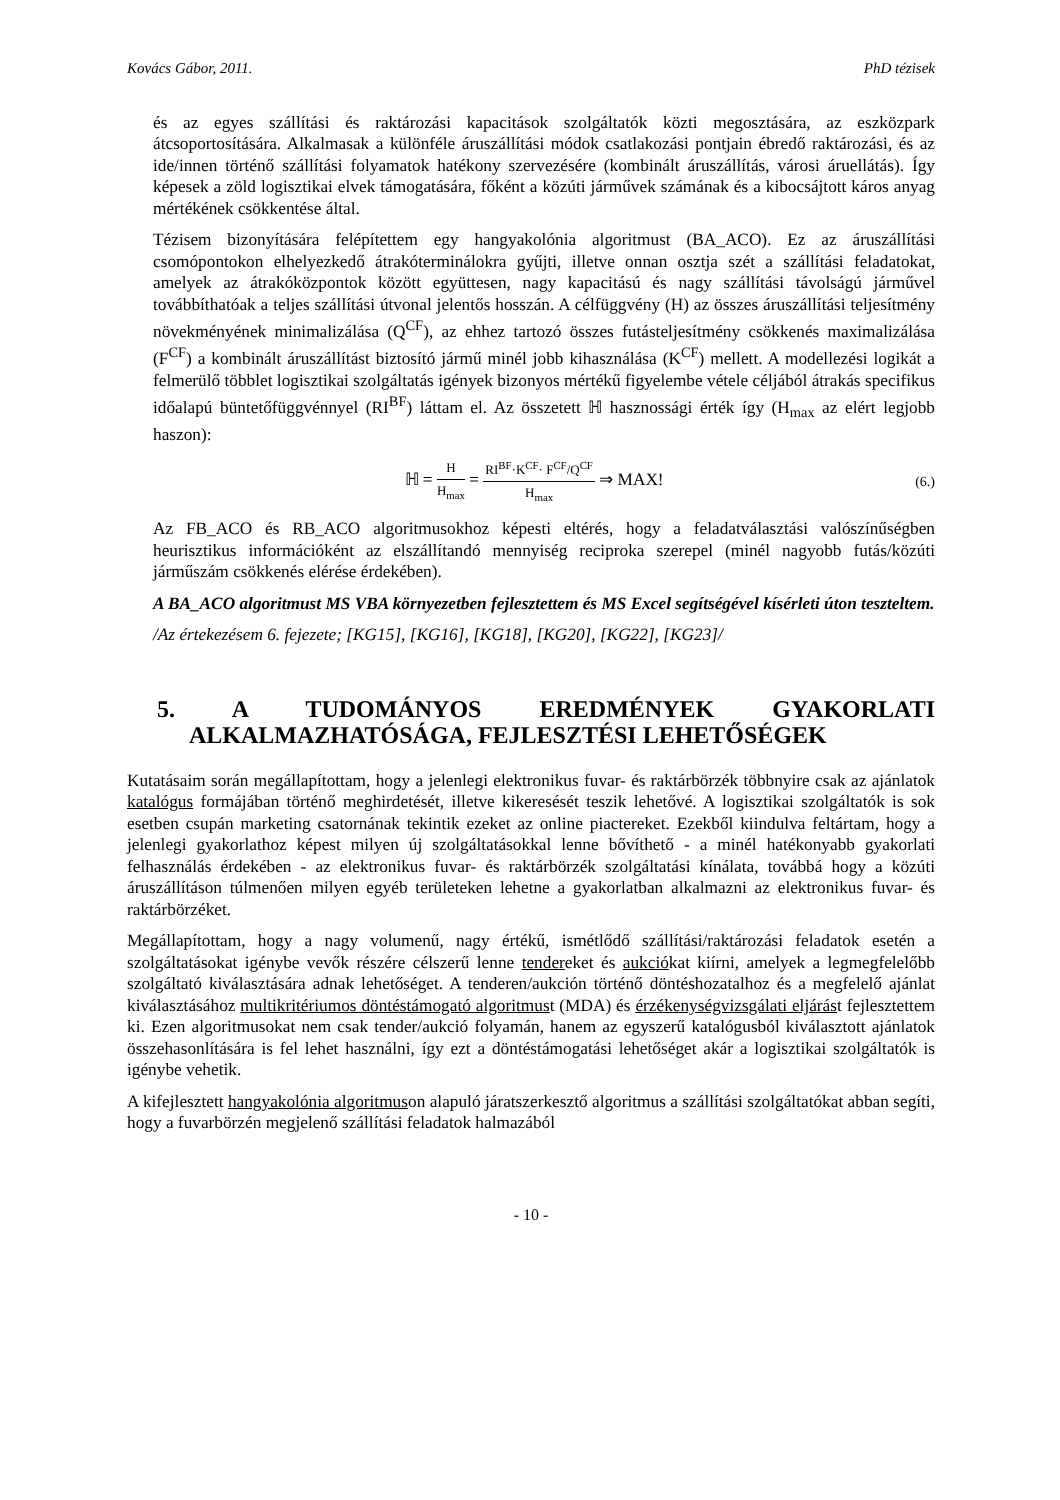Kovács Gábor, 2011. PhD tézisek
és az egyes szállítási és raktározási kapacitások szolgáltatók közti megosztására, az eszközpark átcsoportosítására. Alkalmasak a különféle áruszállítási módok csatlakozási pontjain ébredő raktározási, és az ide/innen történő szállítási folyamatok hatékony szervezésére (kombinált áruszállítás, városi áruellátás). Így képesek a zöld logisztikai elvek támogatására, főként a közúti járművek számának és a kibocsájtott káros anyag mértékének csökkentése által.
Tézisem bizonyítására felépítettem egy hangyakolónia algoritmust (BA_ACO). Ez az áruszállítási csomópontokon elhelyezkedő átrakóterminálokra gyűjti, illetve onnan osztja szét a szállítási feladatokat, amelyek az átrakóközpontok között együttesen, nagy kapacitású és nagy szállítási távolságú járművel továbbíthatóak a teljes szállítási útvonal jelentős hosszán. A célfüggvény (H) az összes áruszállítási teljesítmény növekményének minimalizálása (Q<sup>CF</sup>), az ehhez tartozó összes futásteljesítmény csökkenés maximalizálása (F<sup>CF</sup>) a kombinált áruszállítást biztosító jármű minél jobb kihasználása (K<sup>CF</sup>) mellett. A modellezési logikát a felmerülő többlet logisztikai szolgáltatás igények bizonyos mértékű figyelembe vétele céljából átrakás specifikus időalapú büntetőfüggvénnyel (RI<sup>BF</sup>) láttam el. Az összetett ℍ hasznossági érték így (H<sub>max</sub> az elért legjobb haszon):
ℍ = H H<sub>max</sub> = RI<sup>BF</sup>·K<sup>CF</sup>· F<sup>CF</sup>/Q<sup>CF</sup> H<sub>max</sub> ⇒ MAX!
(6.)
Az FB_ACO és RB_ACO algoritmusokhoz képesti eltérés, hogy a feladatválasztási valószínűségben heurisztikus információként az elszállítandó mennyiség reciproka szerepel (minél nagyobb futás/közúti járműszám csökkenés elérése érdekében).
A BA_ACO algoritmust MS VBA környezetben fejlesztettem és MS Excel segítségével kísérleti úton teszteltem.
/Az értekezésem 6. fejezete; [KG15], [KG16], [KG18], [KG20], [KG22], [KG23]/
5. A TUDOMÁNYOS EREDMÉNYEK GYAKORLATI
ALKALMAZHATÓSÁGA, FEJLESZTÉSI LEHETŐSÉGEK
Kutatásaim során megállapítottam, hogy a jelenlegi elektronikus fuvar- és raktárbörzék többnyire csak az ajánlatok katalógus formájában történő meghirdetését, illetve kikeresését teszik lehetővé. A logisztikai szolgáltatók is sok esetben csupán marketing csatornának tekintik ezeket az online piactereket. Ezekből kiindulva feltártam, hogy a jelenlegi gyakorlathoz képest milyen új szolgáltatásokkal lenne bővíthető - a minél hatékonyabb gyakorlati felhasználás érdekében - az elektronikus fuvar- és raktárbörzék szolgáltatási kínálata, továbbá hogy a közúti áruszállításon túlmenően milyen egyéb területeken lehetne a gyakorlatban alkalmazni az elektronikus fuvar- és raktárbörzéket.
Megállapítottam, hogy a nagy volumenű, nagy értékű, ismétlődő szállítási/raktározási feladatok esetén a szolgáltatásokat igénybe vevők részére célszerű lenne tendereket és aukciókat kiírni, amelyek a legmegfelelőbb szolgáltató kiválasztására adnak lehetőséget. A tenderen/aukción történő döntéshozatalhoz és a megfelelő ajánlat kiválasztásához multikritériumos döntéstámogató algoritmust (MDA) és érzékenységvizsgálati eljárást fejlesztettem ki. Ezen algoritmusokat nem csak tender/aukció folyamán, hanem az egyszerű katalógusból kiválasztott ajánlatok összehasonlítására is fel lehet használni, így ezt a döntéstámogatási lehetőséget akár a logisztikai szolgáltatók is igénybe vehetik.
A kifejlesztett hangyakolónia algoritmuson alapuló járatszerkesztő algoritmus a szállítási szolgáltatókat abban segíti, hogy a fuvarbörzén megjelenő szállítási feladatok halmazából
- 10 -